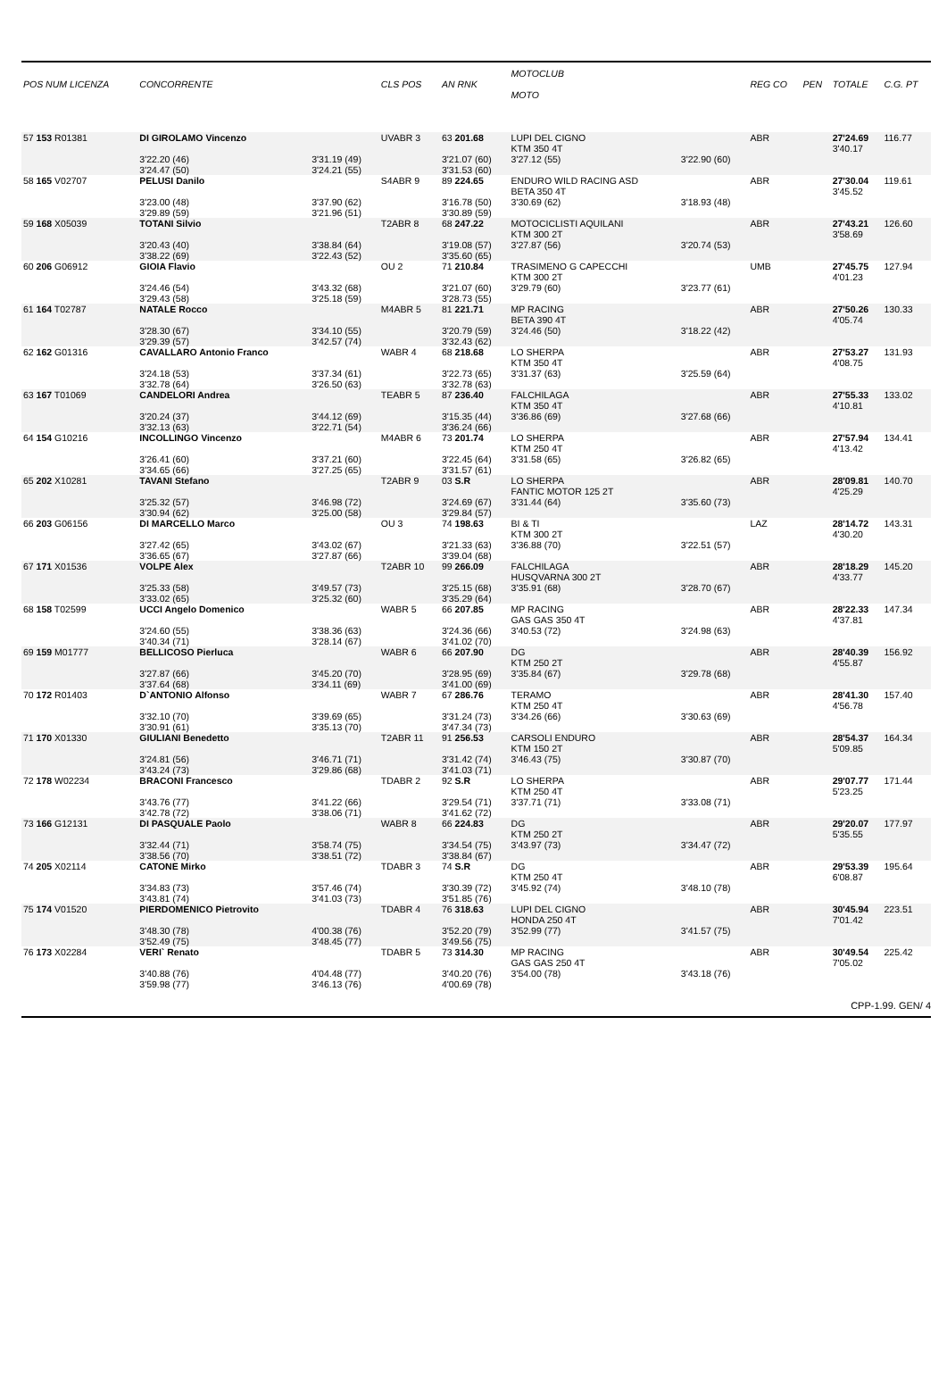| POS NUM LICENZA | CONCORRENTE | | CLS POS | AN RNK | MOTOCLUB MOTO | | REG CO | PEN | TOTALE | C.G. PT |
| --- | --- | --- | --- | --- | --- | --- | --- | --- | --- | --- |
| 57 153 R01381 | DI GIROLAMO Vincenzo | | UVABR 3 | 63 201.68 | LUPI DEL CIGNO KTM 350 4T | | ABR | | 27'24.69 3'40.17 | 116.77 |
| | 3'22.20 (46) 3'24.47 (50) | 3'31.19 (49) 3'24.21 (55) | | 3'21.07 (60) 3'31.53 (60) | 3'27.12 (55) | 3'22.90 (60) | | | | |
| 58 165 V02707 | PELUSI Danilo | | S4ABR 9 | 89 224.65 | ENDURO WILD RACING ASD BETA 350 4T | | ABR | | 27'30.04 3'45.52 | 119.61 |
| | 3'23.00 (48) 3'29.89 (59) | 3'37.90 (62) 3'21.96 (51) | | 3'16.78 (50) 3'30.89 (59) | 3'30.69 (62) | 3'18.93 (48) | | | | |
| 59 168 X05039 | TOTANI Silvio | | T2ABR 8 | 68 247.22 | MOTOCICLISTI AQUILANI KTM 300 2T | | ABR | | 27'43.21 3'58.69 | 126.60 |
| | 3'20.43 (40) 3'38.22 (69) | 3'38.84 (64) 3'22.43 (52) | | 3'19.08 (57) 3'35.60 (65) | 3'27.87 (56) | 3'20.74 (53) | | | | |
| 60 206 G06912 | GIOIA Flavio | | OU 2 | 71 210.84 | TRASIMENO G CAPECCHI KTM 300 2T | | UMB | | 27'45.75 4'01.23 | 127.94 |
| | 3'24.46 (54) 3'29.43 (58) | 3'43.32 (68) 3'25.18 (59) | | 3'21.07 (60) 3'28.73 (55) | 3'29.79 (60) | 3'23.77 (61) | | | | |
| 61 164 T02787 | NATALE Rocco | | M4ABR 5 | 81 221.71 | MP RACING BETA 390 4T | | ABR | | 27'50.26 4'05.74 | 130.33 |
| | 3'28.30 (67) 3'29.39 (57) | 3'34.10 (55) 3'42.57 (74) | | 3'20.79 (59) 3'32.43 (62) | 3'24.46 (50) | 3'18.22 (42) | | | | |
| 62 162 G01316 | CAVALLARO Antonio Franco | | WABR 4 | 68 218.68 | LO SHERPA KTM 350 4T | | ABR | | 27'53.27 4'08.75 | 131.93 |
| | 3'24.18 (53) 3'32.78 (64) | 3'37.34 (61) 3'26.50 (63) | | 3'22.73 (65) 3'32.78 (63) | 3'31.37 (63) | 3'25.59 (64) | | | | |
| 63 167 T01069 | CANDELORI Andrea | | TEABR 5 | 87 236.40 | FALCHILAGA KTM 350 4T | | ABR | | 27'55.33 4'10.81 | 133.02 |
| | 3'20.24 (37) 3'32.13 (63) | 3'44.12 (69) 3'22.71 (54) | | 3'15.35 (44) 3'36.24 (66) | 3'36.86 (69) | 3'27.68 (66) | | | | |
| 64 154 G10216 | INCOLLINGO Vincenzo | | M4ABR 6 | 73 201.74 | LO SHERPA KTM 250 4T | | ABR | | 27'57.94 4'13.42 | 134.41 |
| | 3'26.41 (60) 3'34.65 (66) | 3'37.21 (60) 3'27.25 (65) | | 3'22.45 (64) 3'31.57 (61) | 3'31.58 (65) | 3'26.82 (65) | | | | |
| 65 202 X10281 | TAVANI Stefano | | T2ABR 9 | 03 S.R | LO SHERPA FANTIC MOTOR 125 2T | | ABR | | 28'09.81 4'25.29 | 140.70 |
| | 3'25.32 (57) 3'30.94 (62) | 3'46.98 (72) 3'25.00 (58) | | 3'24.69 (67) 3'29.84 (57) | 3'31.44 (64) | 3'35.60 (73) | | | | |
| 66 203 G06156 | DI MARCELLO Marco | | OU 3 | 74 198.63 | BI & TI KTM 300 2T | | LAZ | | 28'14.72 4'30.20 | 143.31 |
| | 3'27.42 (65) 3'36.65 (67) | 3'43.02 (67) 3'27.87 (66) | | 3'21.33 (63) 3'39.04 (68) | 3'36.88 (70) | 3'22.51 (57) | | | | |
| 67 171 X01536 | VOLPE Alex | | T2ABR 10 | 99 266.09 | FALCHILAGA HUSQVARNA 300 2T | | ABR | | 28'18.29 4'33.77 | 145.20 |
| | 3'25.33 (58) 3'33.02 (65) | 3'49.57 (73) 3'25.32 (60) | | 3'25.15 (68) 3'35.29 (64) | 3'35.91 (68) | 3'28.70 (67) | | | | |
| 68 158 T02599 | UCCI Angelo Domenico | | WABR 5 | 66 207.85 | MP RACING GAS GAS 350 4T | | ABR | | 28'22.33 4'37.81 | 147.34 |
| | 3'24.60 (55) 3'40.34 (71) | 3'38.36 (63) 3'28.14 (67) | | 3'24.36 (66) 3'41.02 (70) | 3'40.53 (72) | 3'24.98 (63) | | | | |
| 69 159 M01777 | BELLICOSO Pierluca | | WABR 6 | 66 207.90 | DG KTM 250 2T | | ABR | | 28'40.39 4'55.87 | 156.92 |
| | 3'27.87 (66) 3'37.64 (68) | 3'45.20 (70) 3'34.11 (69) | | 3'28.95 (69) 3'41.00 (69) | 3'35.84 (67) | 3'29.78 (68) | | | | |
| 70 172 R01403 | D`ANTONIO Alfonso | | WABR 7 | 67 286.76 | TERAMO KTM 250 4T | | ABR | | 28'41.30 4'56.78 | 157.40 |
| | 3'32.10 (70) 3'30.91 (61) | 3'39.69 (65) 3'35.13 (70) | | 3'31.24 (73) 3'47.34 (73) | 3'34.26 (66) | 3'30.63 (69) | | | | |
| 71 170 X01330 | GIULIANI Benedetto | | T2ABR 11 | 91 256.53 | CARSOLI ENDURO KTM 150 2T | | ABR | | 28'54.37 5'09.85 | 164.34 |
| | 3'24.81 (56) 3'43.24 (73) | 3'46.71 (71) 3'29.86 (68) | | 3'31.42 (74) 3'41.03 (71) | 3'46.43 (75) | 3'30.87 (70) | | | | |
| 72 178 W02234 | BRACONI Francesco | | TDABR 2 | 92 S.R | LO SHERPA KTM 250 4T | | ABR | | 29'07.77 5'23.25 | 171.44 |
| | 3'43.76 (77) 3'42.78 (72) | 3'41.22 (66) 3'38.06 (71) | | 3'29.54 (71) 3'41.62 (72) | 3'37.71 (71) | 3'33.08 (71) | | | | |
| 73 166 G12131 | DI PASQUALE Paolo | | WABR 8 | 66 224.83 | DG KTM 250 2T | | ABR | | 29'20.07 5'35.55 | 177.97 |
| | 3'32.44 (71) 3'38.56 (70) | 3'58.74 (75) 3'38.51 (72) | | 3'34.54 (75) 3'38.84 (67) | 3'43.97 (73) | 3'34.47 (72) | | | | |
| 74 205 X02114 | CATONE Mirko | | TDABR 3 | 74 S.R | DG KTM 250 4T | | ABR | | 29'53.39 6'08.87 | 195.64 |
| | 3'34.83 (73) 3'43.81 (74) | 3'57.46 (74) 3'41.03 (73) | | 3'30.39 (72) 3'51.85 (76) | 3'45.92 (74) | 3'48.10 (78) | | | | |
| 75 174 V01520 | PIERDOMENICO Pietrovito | | TDABR 4 | 76 318.63 | LUPI DEL CIGNO HONDA 250 4T | | ABR | | 30'45.94 7'01.42 | 223.51 |
| | 3'48.30 (78) 3'52.49 (75) | 4'00.38 (76) 3'48.45 (77) | | 3'52.20 (79) 3'49.56 (75) | 3'52.99 (77) | 3'41.57 (75) | | | | |
| 76 173 X02284 | VERI` Renato | | TDABR 5 | 73 314.30 | MP RACING GAS GAS 250 4T | | ABR | | 30'49.54 7'05.02 | 225.42 |
| | 3'40.88 (76) 3'59.98 (77) | 4'04.48 (77) 3'46.13 (76) | | 3'40.20 (76) 4'00.69 (78) | 3'54.00 (78) | 3'43.18 (76) | | | | |
CPP-1.99. GEN/ 4